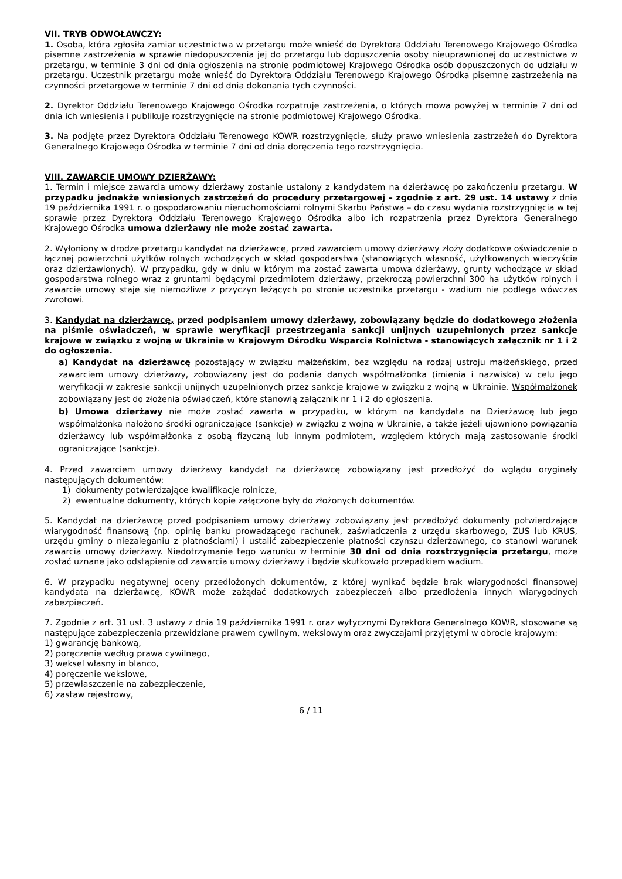VII. TRYB ODWOŁAWCZY:
1. Osoba, która zgłosiła zamiar uczestnictwa w przetargu może wnieść do Dyrektora Oddziału Terenowego Krajowego Ośrodka pisemne zastrzeżenia w sprawie niedopuszczenia jej do przetargu lub dopuszczenia osoby nieuprawnionej do uczestnictwa w przetargu, w terminie 3 dni od dnia ogłoszenia na stronie podmiotowej Krajowego Ośrodka osób dopuszczonych do udziału w przetargu. Uczestnik przetargu może wnieść do Dyrektora Oddziału Terenowego Krajowego Ośrodka pisemne zastrzeżenia na czynności przetargowe w terminie 7 dni od dnia dokonania tych czynności.
2. Dyrektor Oddziału Terenowego Krajowego Ośrodka rozpatruje zastrzeżenia, o których mowa powyżej w terminie 7 dni od dnia ich wniesienia i publikuje rozstrzygnięcie na stronie podmiotowej Krajowego Ośrodka.
3. Na podjęte przez Dyrektora Oddziału Terenowego KOWR rozstrzygnięcie, służy prawo wniesienia zastrzeżeń do Dyrektora Generalnego Krajowego Ośrodka w terminie 7 dni od dnia doręczenia tego rozstrzygnięcia.
VIII. ZAWARCIE UMOWY DZIERŻAWY:
1. Termin i miejsce zawarcia umowy dzierżawy zostanie ustalony z kandydatem na dzierżawcę po zakończeniu przetargu. W przypadku jednakże wniesionych zastrzeżeń do procedury przetargowej – zgodnie z art. 29 ust. 14 ustawy z dnia 19 października 1991 r. o gospodarowaniu nieruchomościami rolnymi Skarbu Państwa – do czasu wydania rozstrzygnięcia w tej sprawie przez Dyrektora Oddziału Terenowego Krajowego Ośrodka albo ich rozpatrzenia przez Dyrektora Generalnego Krajowego Ośrodka umowa dzierżawy nie może zostać zawarta.
2. Wyłoniony w drodze przetargu kandydat na dzierżawcę, przed zawarciem umowy dzierżawy złoży dodatkowe oświadczenie o łącznej powierzchni użytków rolnych wchodzących w skład gospodarstwa (stanowiących własność, użytkowanych wieczyście oraz dzierżawionych). W przypadku, gdy w dniu w którym ma zostać zawarta umowa dzierżawy, grunty wchodzące w skład gospodarstwa rolnego wraz z gruntami będącymi przedmiotem dzierżawy, przekroczą powierzchni 300 ha użytków rolnych i zawarcie umowy staje się niemożliwe z przyczyn leżących po stronie uczestnika przetargu - wadium nie podlega wówczas zwrotowi.
3. Kandydat na dzierżawcę, przed podpisaniem umowy dzierżawy, zobowiązany będzie do dodatkowego złożenia na piśmie oświadczeń, w sprawie weryfikacji przestrzegania sankcji unijnych uzupełnionych przez sankcje krajowe w związku z wojną w Ukrainie w Krajowym Ośrodku Wsparcia Rolnictwa - stanowiących załącznik nr 1 i 2 do ogłoszenia.
a) Kandydat na dzierżawcę pozostający w związku małżeńskim, bez względu na rodzaj ustroju małżeńskiego, przed zawarciem umowy dzierżawy, zobowiązany jest do podania danych współmałżonka (imienia i nazwiska) w celu jego weryfikacji w zakresie sankcji unijnych uzupełnionych przez sankcje krajowe w związku z wojną w Ukrainie. Współmałżonek zobowiązany jest do złożenia oświadczeń, które stanowią załącznik nr 1 i 2 do ogłoszenia.
b) Umowa dzierżawy nie może zostać zawarta w przypadku, w którym na kandydata na Dzierżawcę lub jego współmałżonka nałożono środki ograniczające (sankcje) w związku z wojną w Ukrainie, a także jeżeli ujawniono powiązania dzierżawcy lub współmałżonka z osobą fizyczną lub innym podmiotem, względem których mają zastosowanie środki ograniczające (sankcje).
4. Przed zawarciem umowy dzierżawy kandydat na dzierżawcę zobowiązany jest przedłożyć do wglądu oryginały następujących dokumentów:
1) dokumenty potwierdzające kwalifikacje rolnicze,
2) ewentualne dokumenty, których kopie załączone były do złożonych dokumentów.
5. Kandydat na dzierżawcę przed podpisaniem umowy dzierżawy zobowiązany jest przedłożyć dokumenty potwierdzające wiarygodność finansową (np. opinię banku prowadzącego rachunek, zaświadczenia z urzędu skarbowego, ZUS lub KRUS, urzędu gminy o niezaleganiu z płatnościami) i ustalić zabezpieczenie płatności czynszu dzierżawnego, co stanowi warunek zawarcia umowy dzierżawy. Niedotrzymanie tego warunku w terminie 30 dni od dnia rozstrzygnięcia przetargu, może zostać uznane jako odstąpienie od zawarcia umowy dzierżawy i będzie skutkowało przepadkiem wadium.
6. W przypadku negatywnej oceny przedłożonych dokumentów, z której wynikać będzie brak wiarygodności finansowej kandydata na dzierżawcę, KOWR może zażądać dodatkowych zabezpieczeń albo przedłożenia innych wiarygodnych zabezpieczeń.
7. Zgodnie z art. 31 ust. 3 ustawy z dnia 19 października 1991 r. oraz wytycznymi Dyrektora Generalnego KOWR, stosowane są następujące zabezpieczenia przewidziane prawem cywilnym, wekslowym oraz zwyczajami przyjętymi w obrocie krajowym:
1) gwarancję bankową,
2) poręczenie według prawa cywilnego,
3) weksel własny in blanco,
4) poręczenie wekslowe,
5) przewłaszczenie na zabezpieczenie,
6) zastaw rejestrowy,
6 / 11